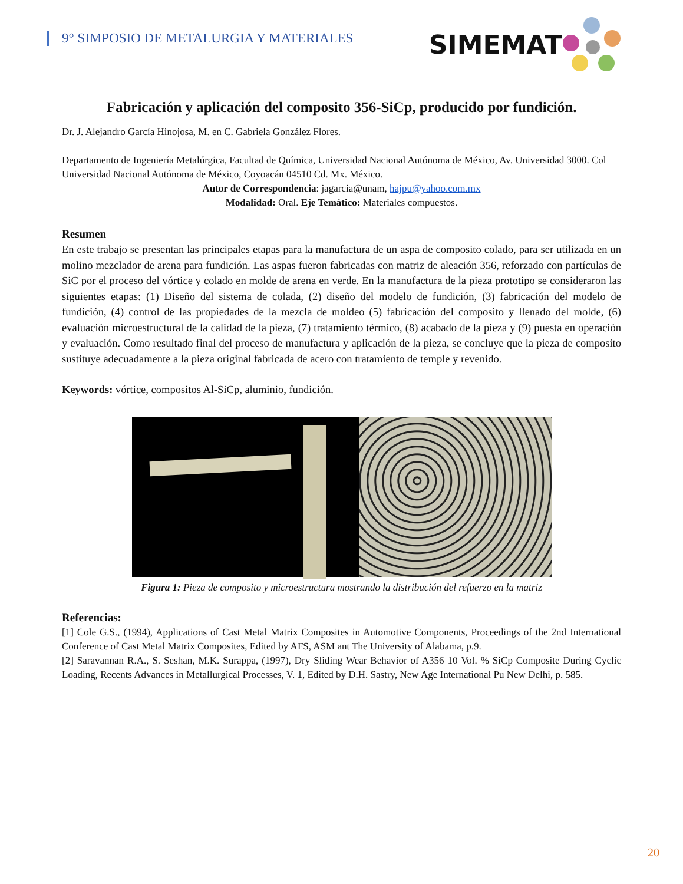9° SIMPOSIO DE METALURGIA Y MATERIALES
SIMEMAT
Fabricación y aplicación del composito 356-SiCp, producido por fundición.
Dr. J. Alejandro García Hinojosa, M. en C. Gabriela González Flores.
Departamento de Ingeniería Metalúrgica, Facultad de Química, Universidad Nacional Autónoma de México, Av. Universidad 3000. Col Universidad Nacional Autónoma de México, Coyoacán 04510 Cd. Mx. México.
Autor de Correspondencia: jagarcia@unam, hajpu@yahoo.com.mx
Modalidad: Oral. Eje Temático: Materiales compuestos.
Resumen
En este trabajo se presentan las principales etapas para la manufactura de un aspa de composito colado, para ser utilizada en un molino mezclador de arena para fundición. Las aspas fueron fabricadas con matriz de aleación 356, reforzado con partículas de SiC por el proceso del vórtice y colado en molde de arena en verde. En la manufactura de la pieza prototipo se consideraron las siguientes etapas: (1) Diseño del sistema de colada, (2) diseño del modelo de fundición, (3) fabricación del modelo de fundición, (4) control de las propiedades de la mezcla de moldeo (5) fabricación del composito y llenado del molde, (6) evaluación microestructural de la calidad de la pieza, (7) tratamiento térmico, (8) acabado de la pieza y (9) puesta en operación y evaluación. Como resultado final del proceso de manufactura y aplicación de la pieza, se concluye que la pieza de composito sustituye adecuadamente a la pieza original fabricada de acero con tratamiento de temple y revenido.
Keywords: vórtice, compositos Al-SiCp, aluminio, fundición.
Figura 1: Pieza de composito y microestructura mostrando la distribución del refuerzo en la matriz
Referencias:
[1] Cole G.S., (1994), Applications of Cast Metal Matrix Composites in Automotive Components, Proceedings of the 2nd International Conference of Cast Metal Matrix Composites, Edited by AFS, ASM ant The University of Alabama, p.9.
[2] Saravannan R.A., S. Seshan, M.K. Surappa, (1997), Dry Sliding Wear Behavior of A356 10 Vol. % SiCp Composite During Cyclic Loading, Recents Advances in Metallurgical Processes, V. 1, Edited by D.H. Sastry, New Age International Pu New Delhi, p. 585.
20